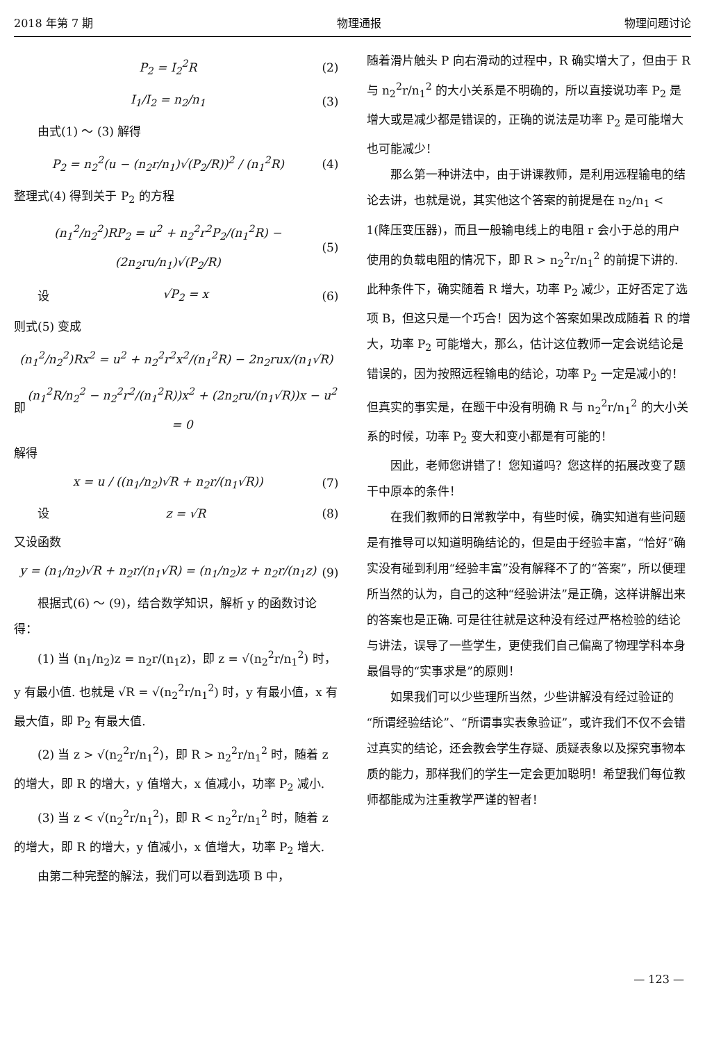2018 年第 7 期 物理通报 物理问题讨论
P<sub>2</sub> = I<sub>2</sub><sup>2</sup>R (2)
I<sub>1</sub>/I<sub>2</sub> = n<sub>2</sub>/n<sub>1</sub> (3)
由式(1) ～ (3) 解得
P<sub>2</sub> = n<sub>2</sub><sup>2</sup>(u − (n<sub>2</sub>r/n<sub>1</sub>)√(P<sub>2</sub>/R))<sup>2</sup> / (n<sub>1</sub><sup>2</sup>R) (4)
整理式(4) 得到关于 P<sub>2</sub> 的方程
(n<sub>1</sub><sup>2</sup>/n<sub>2</sub><sup>2</sup>)RP<sub>2</sub> = u<sup>2</sup> + n<sub>2</sub><sup>2</sup>r<sup>2</sup>P<sub>2</sub>/(n<sub>1</sub><sup>2</sup>R) − (2n<sub>2</sub>ru/n<sub>1</sub>)√(P<sub>2</sub>/R) (5)
　　设 √P<sub>2</sub> = x (6)
则式(5) 变成
(n<sub>1</sub><sup>2</sup>/n<sub>2</sub><sup>2</sup>)Rx<sup>2</sup> = u<sup>2</sup> + n<sub>2</sub><sup>2</sup>r<sup>2</sup>x<sup>2</sup>/(n<sub>1</sub><sup>2</sup>R) − 2n<sub>2</sub>rux/(n<sub>1</sub>√R)
即 (n<sub>1</sub><sup>2</sup>R/n<sub>2</sub><sup>2</sup> − n<sub>2</sub><sup>2</sup>r<sup>2</sup>/(n<sub>1</sub><sup>2</sup>R))x<sup>2</sup> + (2n<sub>2</sub>ru/(n<sub>1</sub>√R))x − u<sup>2</sup> = 0
解得
x = u / ((n<sub>1</sub>/n<sub>2</sub>)√R + n<sub>2</sub>r/(n<sub>1</sub>√R)) (7)
　　设 z = √R (8)
又设函数
y = (n<sub>1</sub>/n<sub>2</sub>)√R + n<sub>2</sub>r/(n<sub>1</sub>√R) = (n<sub>1</sub>/n<sub>2</sub>)z + n<sub>2</sub>r/(n<sub>1</sub>z) (9)
根据式(6) ～ (9)，结合数学知识，解析 y 的函数讨论得：
(1) 当 (n<sub>1</sub>/n<sub>2</sub>)z = n<sub>2</sub>r/(n<sub>1</sub>z)，即 z = √(n<sub>2</sub><sup>2</sup>r/n<sub>1</sub><sup>2</sup>) 时，y 有最小值. 也就是 √R = √(n<sub>2</sub><sup>2</sup>r/n<sub>1</sub><sup>2</sup>) 时，y 有最小值，x 有最大值，即 P<sub>2</sub> 有最大值.
(2) 当 z > √(n<sub>2</sub><sup>2</sup>r/n<sub>1</sub><sup>2</sup>)，即 R > n<sub>2</sub><sup>2</sup>r/n<sub>1</sub><sup>2</sup> 时，随着 z 的增大，即 R 的增大，y 值增大，x 值减小，功率 P<sub>2</sub> 减小.
(3) 当 z < √(n<sub>2</sub><sup>2</sup>r/n<sub>1</sub><sup>2</sup>)，即 R < n<sub>2</sub><sup>2</sup>r/n<sub>1</sub><sup>2</sup> 时，随着 z 的增大，即 R 的增大，y 值减小，x 值增大，功率 P<sub>2</sub> 增大.
由第二种完整的解法，我们可以看到选项 B 中，
随着滑片触头 P 向右滑动的过程中，R 确实增大了，但由于 R 与 n<sub>2</sub><sup>2</sup>r/n<sub>1</sub><sup>2</sup> 的大小关系是不明确的，所以直接说功率 P<sub>2</sub> 是增大或是减少都是错误的，正确的说法是功率 P<sub>2</sub> 是可能增大也可能减少！
那么第一种讲法中，由于讲课教师，是利用远程输电的结论去讲，也就是说，其实他这个答案的前提是在 n<sub>2</sub>/n<sub>1</sub> < 1(降压变压器)，而且一般输电线上的电阻 r 会小于总的用户使用的负载电阻的情况下，即 R > n<sub>2</sub><sup>2</sup>r/n<sub>1</sub><sup>2</sup> 的前提下讲的. 此种条件下，确实随着 R 增大，功率 P<sub>2</sub> 减少，正好否定了选项 B，但这只是一个巧合！因为这个答案如果改成随着 R 的增大，功率 P<sub>2</sub> 可能增大，那么，估计这位教师一定会说结论是错误的，因为按照远程输电的结论，功率 P<sub>2</sub> 一定是减小的！但真实的事实是，在题干中没有明确 R 与 n<sub>2</sub><sup>2</sup>r/n<sub>1</sub><sup>2</sup> 的大小关系的时候，功率 P<sub>2</sub> 变大和变小都是有可能的！
因此，老师您讲错了！您知道吗？您这样的拓展改变了题干中原本的条件！
在我们教师的日常教学中，有些时候，确实知道有些问题是有推导可以知道明确结论的，但是由于经验丰富，“恰好”确实没有碰到利用“经验丰富”没有解释不了的“答案”，所以便理所当然的认为，自己的这种“经验讲法”是正确，这样讲解出来的答案也是正确. 可是往往就是这种没有经过严格检验的结论与讲法，误导了一些学生，更使我们自己偏离了物理学科本身最倡导的“实事求是”的原则！
如果我们可以少些理所当然，少些讲解没有经过验证的“所谓经验结论”、“所谓事实表象验证”，或许我们不仅不会错过真实的结论，还会教会学生存疑、质疑表象以及探究事物本质的能力，那样我们的学生一定会更加聪明！希望我们每位教师都能成为注重教学严谨的智者！
— 123 —